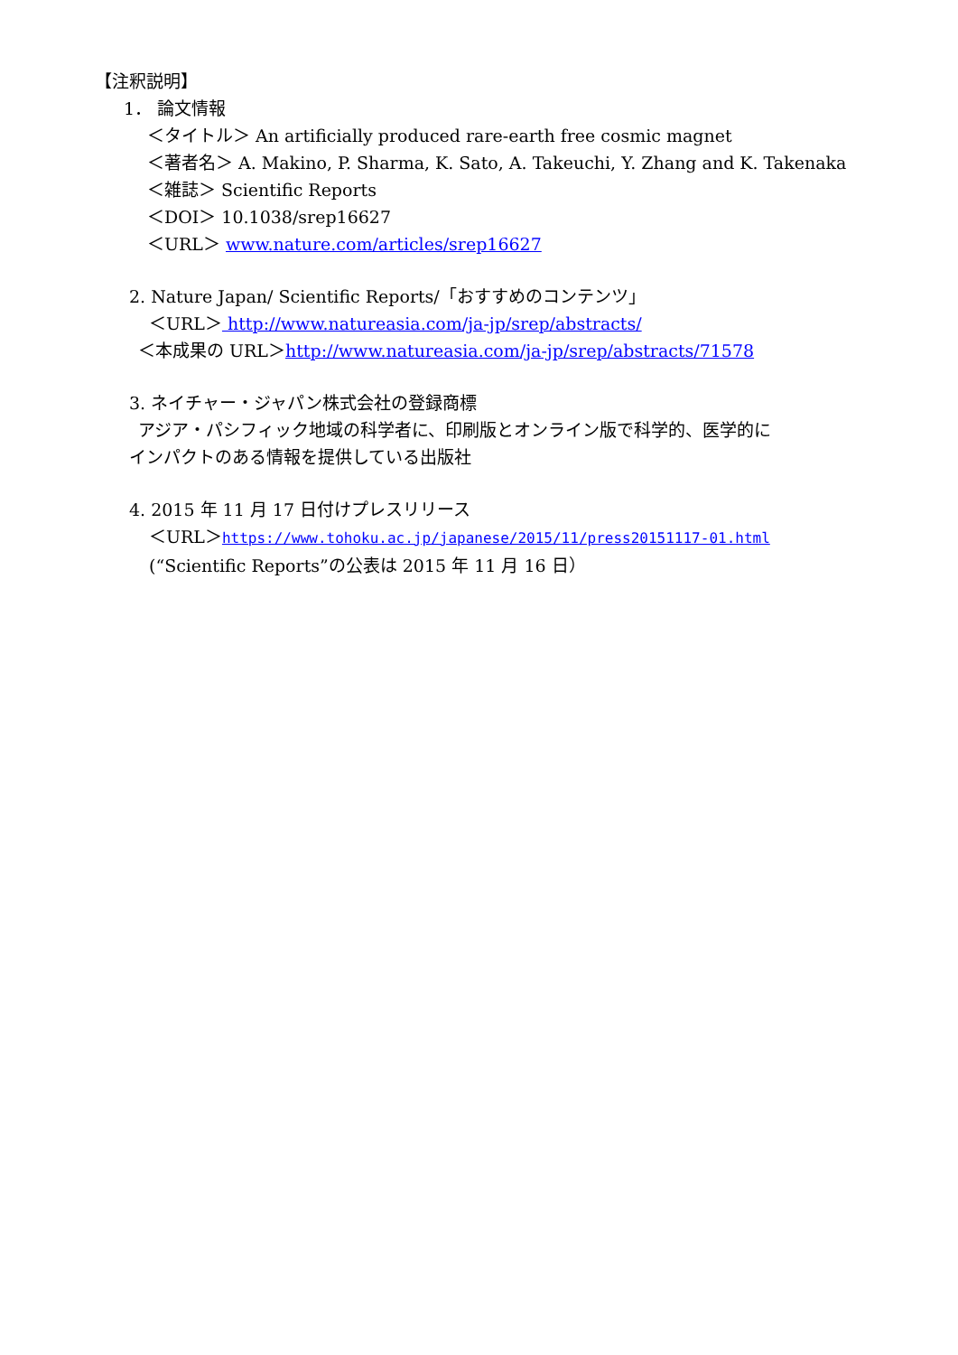【注釈説明】
1． 論文情報
＜タイトル＞ An artificially produced rare-earth free cosmic magnet
＜著者名＞ A. Makino, P. Sharma, K. Sato, A. Takeuchi, Y. Zhang and K. Takenaka
＜雑誌＞ Scientific Reports
＜DOI＞ 10.1038/srep16627
＜URL＞ www.nature.com/articles/srep16627
2. Nature Japan/ Scientific Reports/「おすすめのコンテンツ」
＜URL＞ http://www.natureasia.com/ja-jp/srep/abstracts/
＜本成果の URL＞http://www.natureasia.com/ja-jp/srep/abstracts/71578
3. ネイチャー・ジャパン株式会社の登録商標
アジア・パシフィック地域の科学者に、印刷版とオンライン版で科学的、医学的に
インパクトのある情報を提供している出版社
4. 2015 年 11 月 17 日付けプレスリリース
＜URL＞https://www.tohoku.ac.jp/japanese/2015/11/press20151117-01.html
(“Scientific Reports”の公表は 2015 年 11 月 16 日）